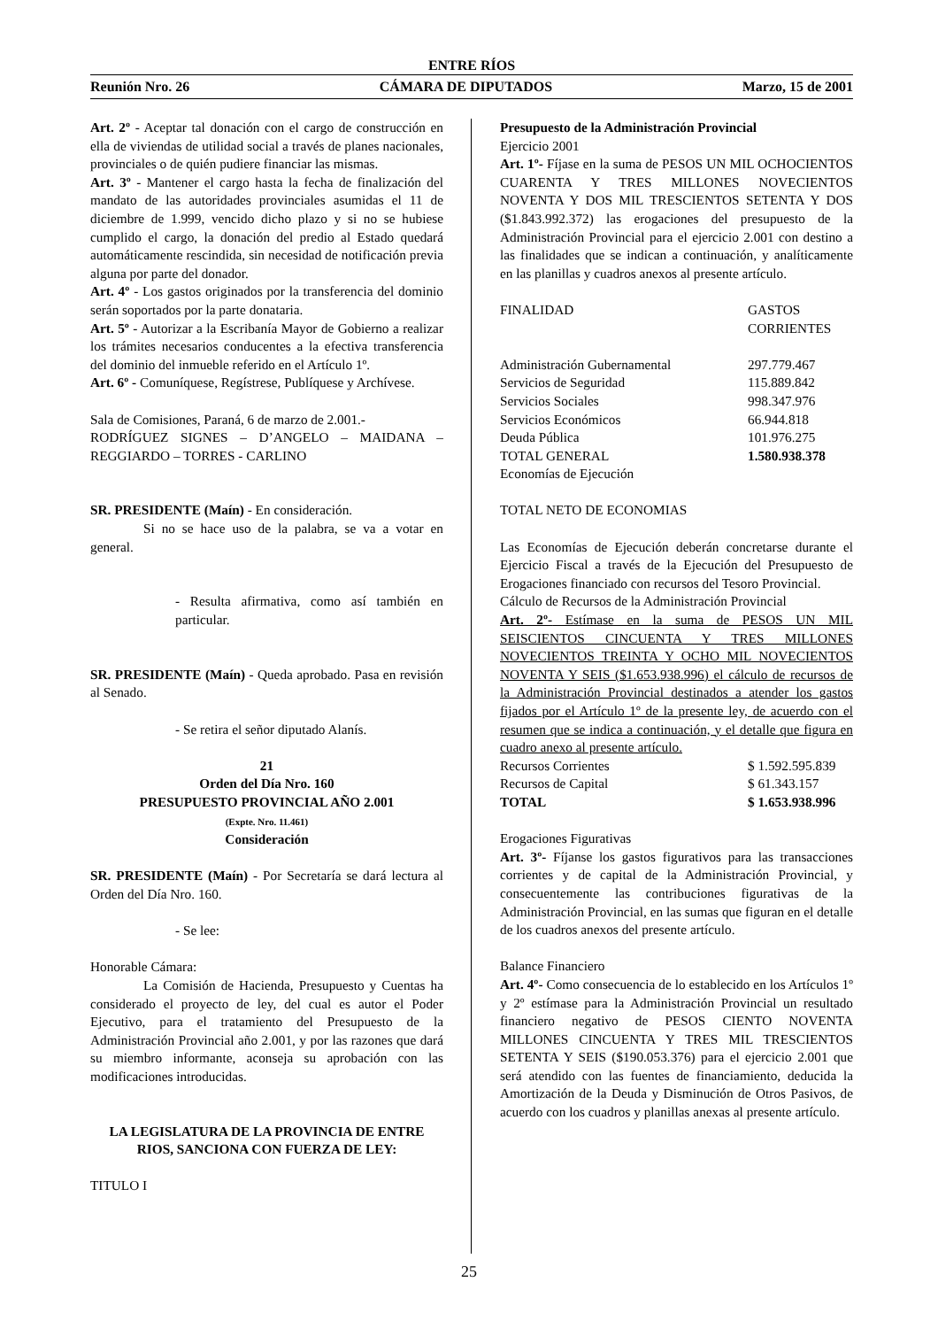ENTRE RÍOS
Reunión Nro. 26 CÁMARA DE DIPUTADOS Marzo, 15 de 2001
Art. 2º - Aceptar tal donación con el cargo de construcción en ella de viviendas de utilidad social a través de planes nacionales, provinciales o de quién pudiere financiar las mismas.
Art. 3º - Mantener el cargo hasta la fecha de finalización del mandato de las autoridades provinciales asumidas el 11 de diciembre de 1.999, vencido dicho plazo y si no se hubiese cumplido el cargo, la donación del predio al Estado quedará automáticamente rescindida, sin necesidad de notificación previa alguna por parte del donador.
Art. 4º - Los gastos originados por la transferencia del dominio serán soportados por la parte donataria.
Art. 5º - Autorizar a la Escribanía Mayor de Gobierno a realizar los trámites necesarios conducentes a la efectiva transferencia del dominio del inmueble referido en el Artículo 1º.
Art. 6º - Comuníquese, Regístrese, Publíquese y Archívese.
Sala de Comisiones, Paraná, 6 de marzo de 2.001.-
RODRÍGUEZ SIGNES – D’ANGELO – MAIDANA – REGGIARDO – TORRES - CARLINO
SR. PRESIDENTE (Maín) - En consideración.
Si no se hace uso de la palabra, se va a votar en general.
- Resulta afirmativa, como así también en particular.
SR. PRESIDENTE (Maín) - Queda aprobado. Pasa en revisión al Senado.
- Se retira el señor diputado Alanís.
21
Orden del Día Nro. 160
PRESUPUESTO PROVINCIAL AÑO 2.001
(Expte. Nro. 11.461)
Consideración
SR. PRESIDENTE (Maín) - Por Secretaría se dará lectura al Orden del Día Nro. 160.
- Se lee:
Honorable Cámara:
La Comisión de Hacienda, Presupuesto y Cuentas ha considerado el proyecto de ley, del cual es autor el Poder Ejecutivo, para el tratamiento del Presupuesto de la Administración Provincial año 2.001, y por las razones que dará su miembro informante, aconseja su aprobación con las modificaciones introducidas.
LA LEGISLATURA DE LA PROVINCIA DE ENTRE RIOS, SANCIONA CON FUERZA DE LEY:
TITULO I
Presupuesto de la Administración Provincial
Ejercicio 2001
Art. 1º- Fíjase en la suma de PESOS UN MIL OCHOCIENTOS CUARENTA Y TRES MILLONES NOVECIENTOS NOVENTA Y DOS MIL TRESCIENTOS SETENTA Y DOS ($1.843.992.372) las erogaciones del presupuesto de la Administración Provincial para el ejercicio 2.001 con destino a las finalidades que se indican a continuación, y analíticamente en las planillas y cuadros anexos al presente artículo.
| FINALIDAD | GASTOS CORRIENTES |
| Administración Gubernamental | 297.779.467 |
| Servicios de Seguridad | 115.889.842 |
| Servicios Sociales | 998.347.976 |
| Servicios Económicos | 66.944.818 |
| Deuda Pública | 101.976.275 |
| TOTAL GENERAL | 1.580.938.378 |
| Economías de Ejecución | |
TOTAL NETO DE ECONOMIAS
Las Economías de Ejecución deberán concretarse durante el Ejercicio Fiscal a través de la Ejecución del Presupuesto de Erogaciones financiado con recursos del Tesoro Provincial.
Cálculo de Recursos de la Administración Provincial
Art. 2º- Estímase en la suma de PESOS UN MIL SEISCIENTOS CINCUENTA Y TRES MILLONES NOVECIENTOS TREINTA Y OCHO MIL NOVECIENTOS NOVENTA Y SEIS ($1.653.938.996) el cálculo de recursos de la Administración Provincial destinados a atender los gastos fijados por el Artículo 1º de la presente ley, de acuerdo con el resumen que se indica a continuación, y el detalle que figura en cuadro anexo al presente artículo.
| Recursos Corrientes | $ 1.592.595.839 |
| Recursos de Capital | $ 61.343.157 |
| TOTAL | $ 1.653.938.996 |
Erogaciones Figurativas
Art. 3º- Fíjanse los gastos figurativos para las transacciones corrientes y de capital de la Administración Provincial, y consecuentemente las contribuciones figurativas de la Administración Provincial, en las sumas que figuran en el detalle de los cuadros anexos del presente artículo.
Balance Financiero
Art. 4º- Como consecuencia de lo establecido en los Artículos 1º y 2º estímase para la Administración Provincial un resultado financiero negativo de PESOS CIENTO NOVENTA MILLONES CINCUENTA Y TRES MIL TRESCIENTOS SETENTA Y SEIS ($190.053.376) para el ejercicio 2.001 que será atendido con las fuentes de financiamiento, deducida la Amortización de la Deuda y Disminución de Otros Pasivos, de acuerdo con los cuadros y planillas anexas al presente artículo.
25